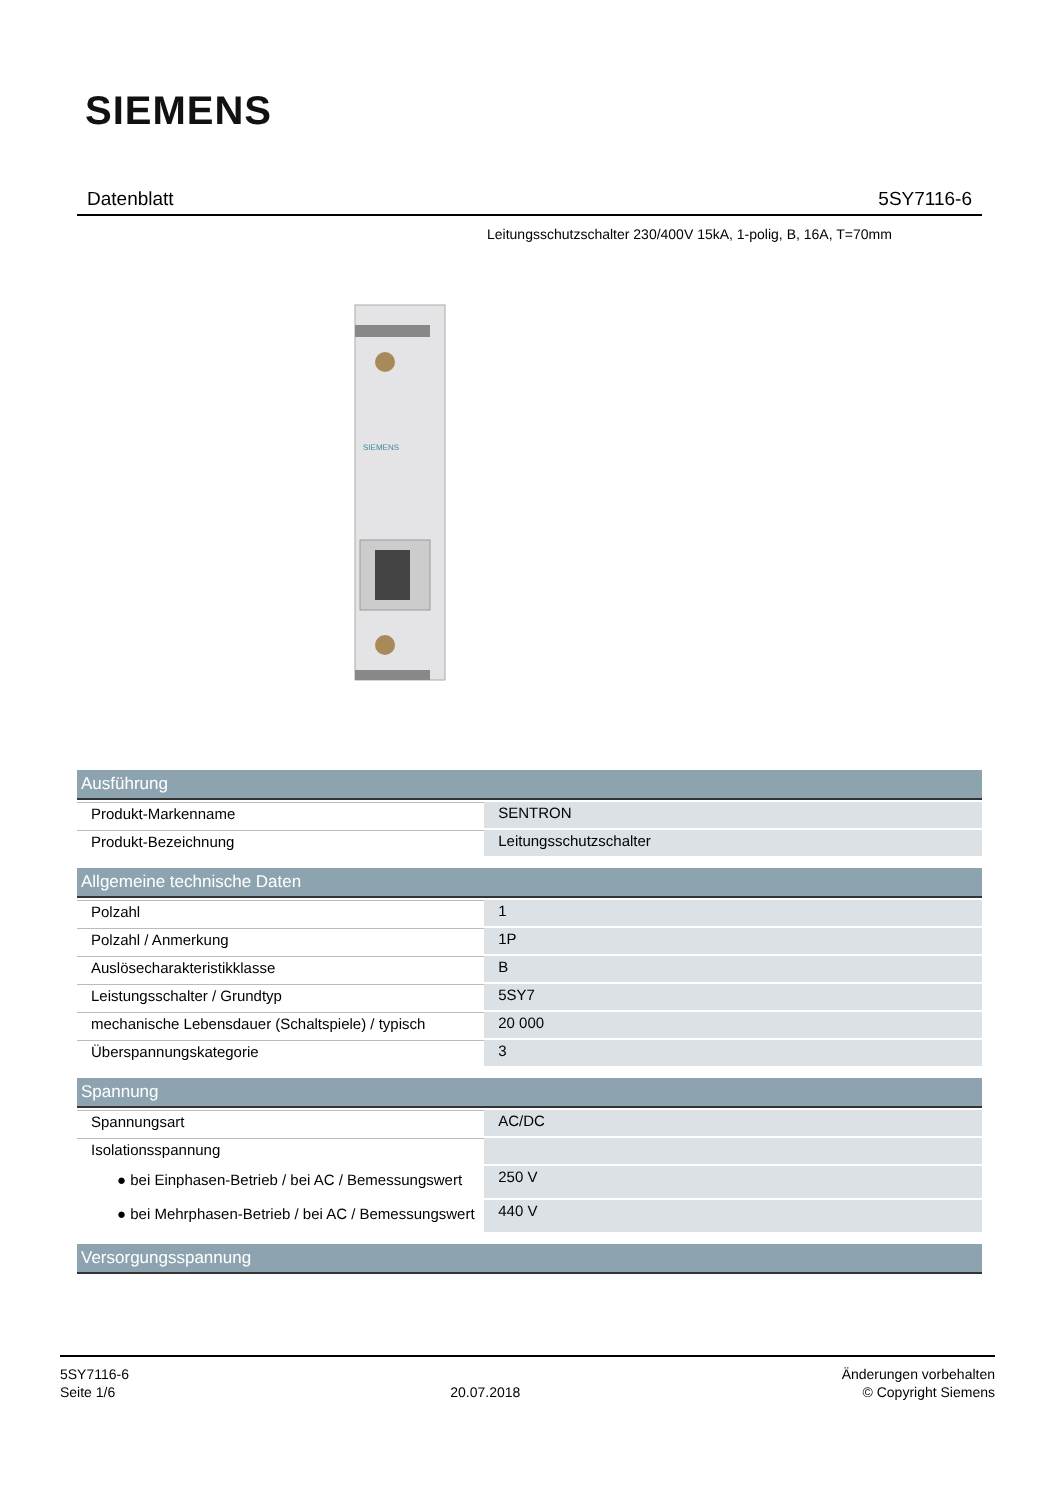SIEMENS
Datenblatt 5SY7116-6
Leitungsschutzschalter 230/400V 15kA, 1-polig, B, 16A, T=70mm
SIEMENS
| Ausführung | |
| --- | --- |
| Produkt-Markenname | SENTRON |
| Produkt-Bezeichnung | Leitungsschutzschalter |
| Allgemeine technische Daten | |
| Polzahl | 1 |
| Polzahl / Anmerkung | 1P |
| Auslösecharakteristikklasse | B |
| Leistungsschalter / Grundtyp | 5SY7 |
| mechanische Lebensdauer (Schaltspiele) / typisch | 20 000 |
| Überspannungskategorie | 3 |
| Spannung | |
| Spannungsart | AC/DC |
| Isolationsspannung | |
| ● bei Einphasen-Betrieb / bei AC / Bemessungswert | 250 V |
| ● bei Mehrphasen-Betrieb / bei AC / Bemessungswert | 440 V |
| Versorgungsspannung | |
5SY7116-6
Seite 1/6
20.07.2018
Änderungen vorbehalten
© Copyright Siemens